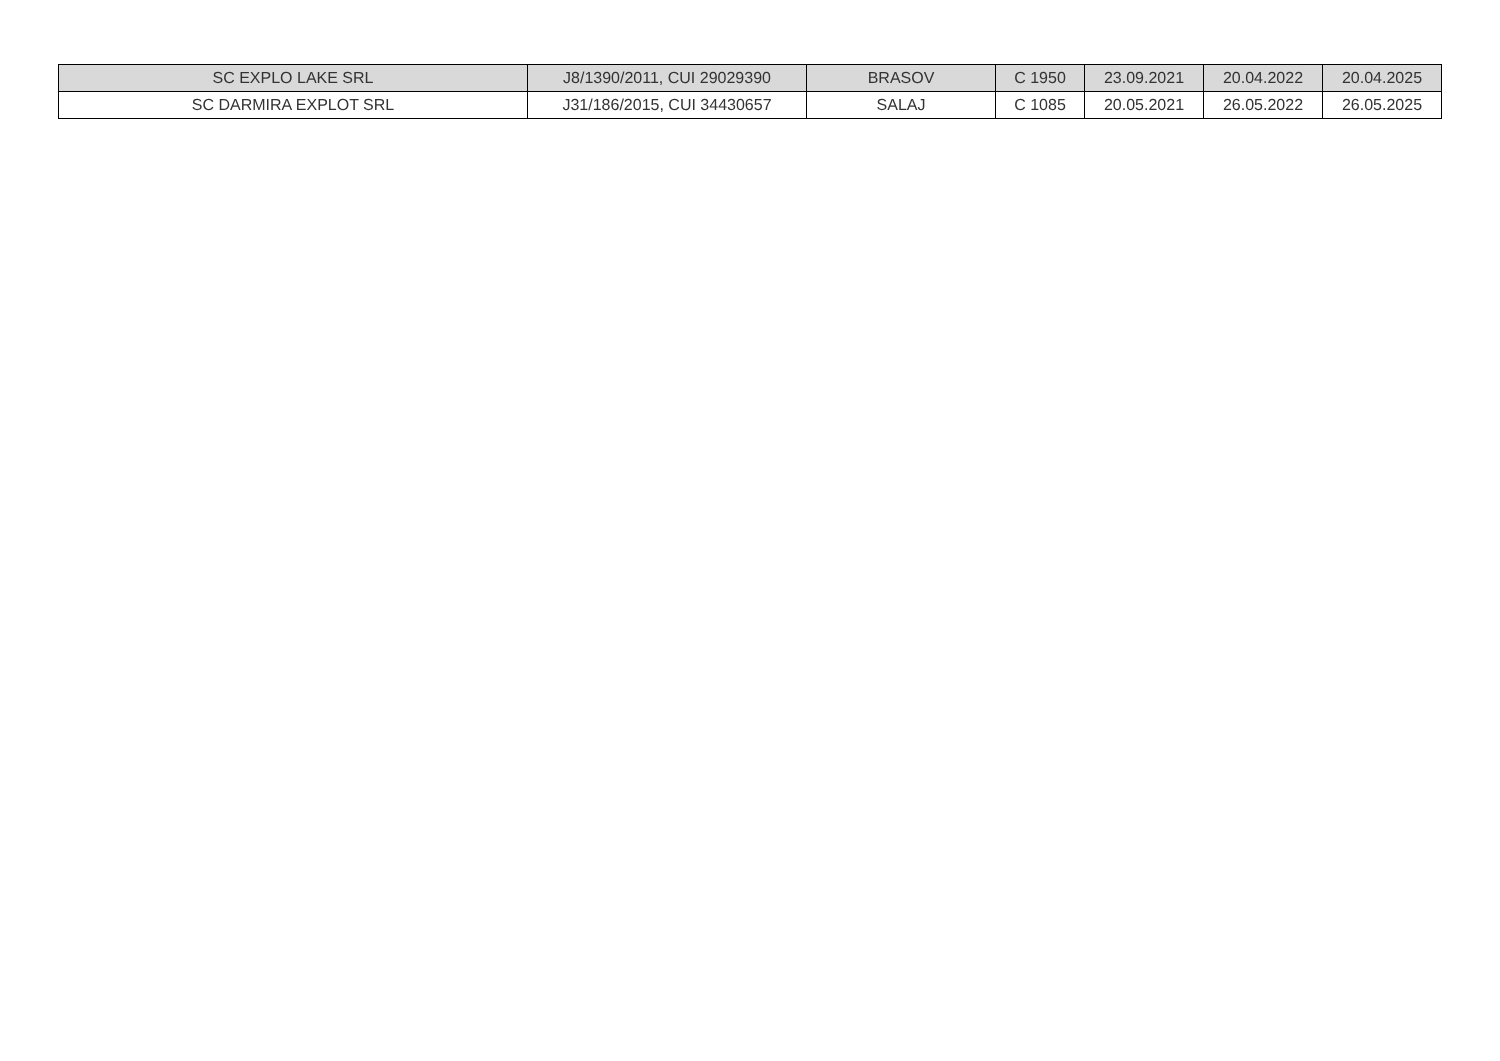| SC EXPLO LAKE SRL | J8/1390/2011, CUI 29029390 | BRASOV | C 1950 | 23.09.2021 | 20.04.2022 | 20.04.2025 |
| SC DARMIRA EXPLOT SRL | J31/186/2015, CUI 34430657 | SALAJ | C 1085 | 20.05.2021 | 26.05.2022 | 26.05.2025 |